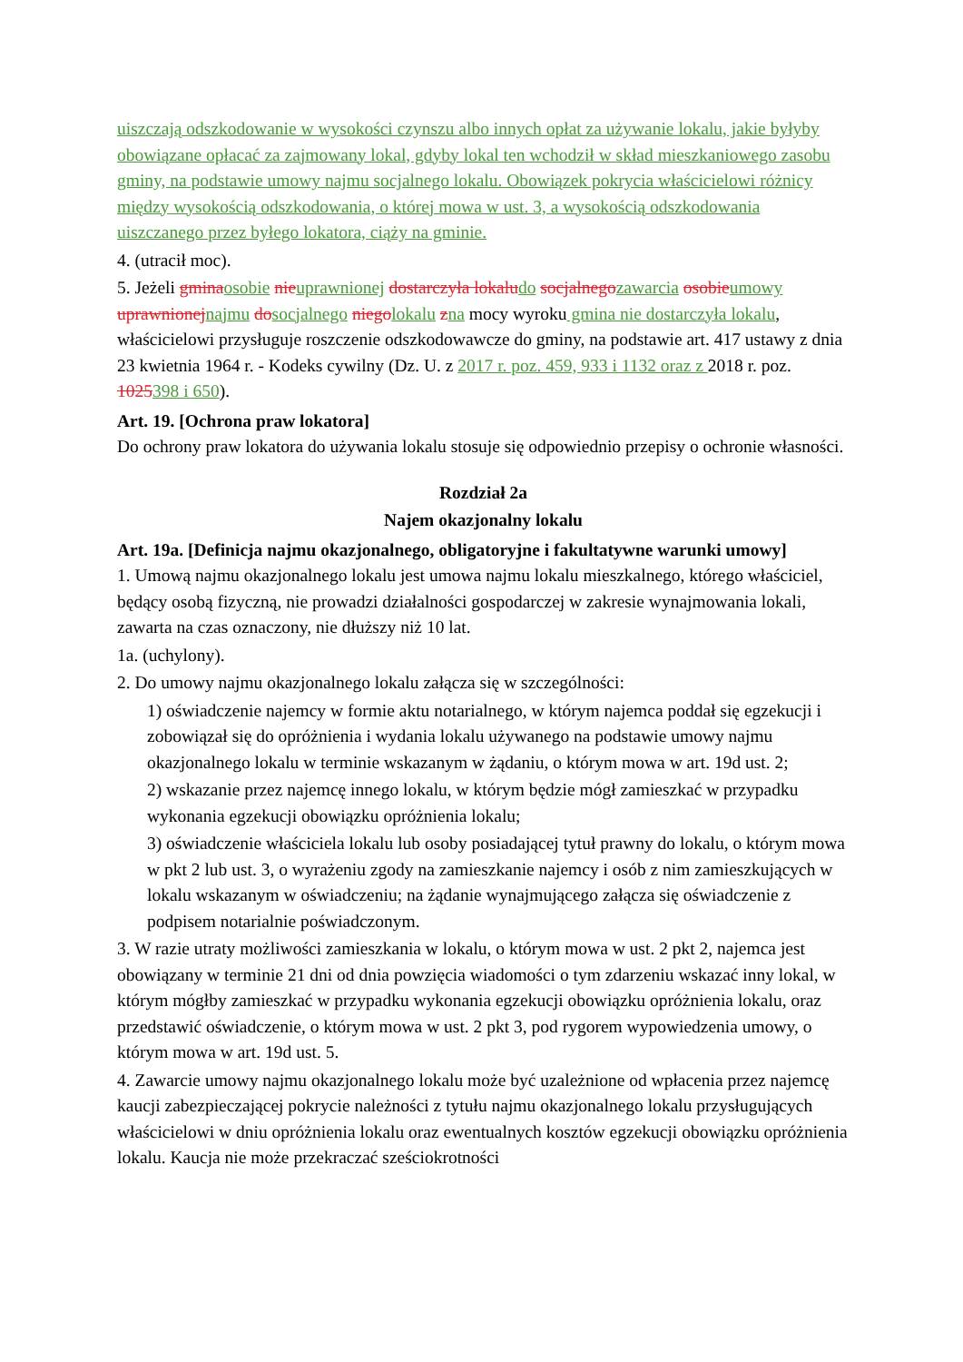uiszczają odszkodowanie w wysokości czynszu albo innych opłat za używanie lokalu, jakie byłyby obowiązane opłacać za zajmowany lokal, gdyby lokal ten wchodził w skład mieszkaniowego zasobu gminy, na podstawie umowy najmu socjalnego lokalu. Obowiązek pokrycia właścicielowi różnicy między wysokością odszkodowania, o której mowa w ust. 3, a wysokością odszkodowania uiszczanego przez byłego lokatora, ciąży na gminie.
4. (utracił moc).
5. Jeżeli gmina osobie nie uprawnionej dostarczyła lokalu do socjalnego zawarcia osobie umowy uprawnionej najmu do socjalnego niego lokalu zna mocy wyroku gmina nie dostarczyła lokalu, właścicielowi przysługuje roszczenie odszkodowawcze do gminy, na podstawie art. 417 ustawy z dnia 23 kwietnia 1964 r. - Kodeks cywilny (Dz. U. z 2017 r. poz. 459, 933 i 1132 oraz z 2018 r. poz. 1025398 i 650).
Art. 19. [Ochrona praw lokatora]
Do ochrony praw lokatora do używania lokalu stosuje się odpowiednio przepisy o ochronie własności.
Rozdział 2a
Najem okazjonalny lokalu
Art. 19a. [Definicja najmu okazjonalnego, obligatoryjne i fakultatywne warunki umowy]
1. Umową najmu okazjonalnego lokalu jest umowa najmu lokalu mieszkalnego, którego właściciel, będący osobą fizyczną, nie prowadzi działalności gospodarczej w zakresie wynajmowania lokali, zawarta na czas oznaczony, nie dłuższy niż 10 lat.
1a. (uchylony).
2. Do umowy najmu okazjonalnego lokalu załącza się w szczególności:
1) oświadczenie najemcy w formie aktu notarialnego, w którym najemca poddał się egzekucji i zobowiązał się do opróżnienia i wydania lokalu używanego na podstawie umowy najmu okazjonalnego lokalu w terminie wskazanym w żądaniu, o którym mowa w art. 19d ust. 2;
2) wskazanie przez najemcę innego lokalu, w którym będzie mógł zamieszkać w przypadku wykonania egzekucji obowiązku opróżnienia lokalu;
3) oświadczenie właściciela lokalu lub osoby posiadającej tytuł prawny do lokalu, o którym mowa w pkt 2 lub ust. 3, o wyrażeniu zgody na zamieszkanie najemcy i osób z nim zamieszkujących w lokalu wskazanym w oświadczeniu; na żądanie wynajmującego załącza się oświadczenie z podpisem notarialnie poświadczonym.
3. W razie utraty możliwości zamieszkania w lokalu, o którym mowa w ust. 2 pkt 2, najemca jest obowiązany w terminie 21 dni od dnia powzięcia wiadomości o tym zdarzeniu wskazać inny lokal, w którym mógłby zamieszkać w przypadku wykonania egzekucji obowiązku opróżnienia lokalu, oraz przedstawić oświadczenie, o którym mowa w ust. 2 pkt 3, pod rygorem wypowiedzenia umowy, o którym mowa w art. 19d ust. 5.
4. Zawarcie umowy najmu okazjonalnego lokalu może być uzależnione od wpłacenia przez najemcę kaucji zabezpieczającej pokrycie należności z tytułu najmu okazjonalnego lokalu przysługujących właścicielowi w dniu opróżnienia lokalu oraz ewentualnych kosztów egzekucji obowiązku opróżnienia lokalu. Kaucja nie może przekraczać sześciokrotności